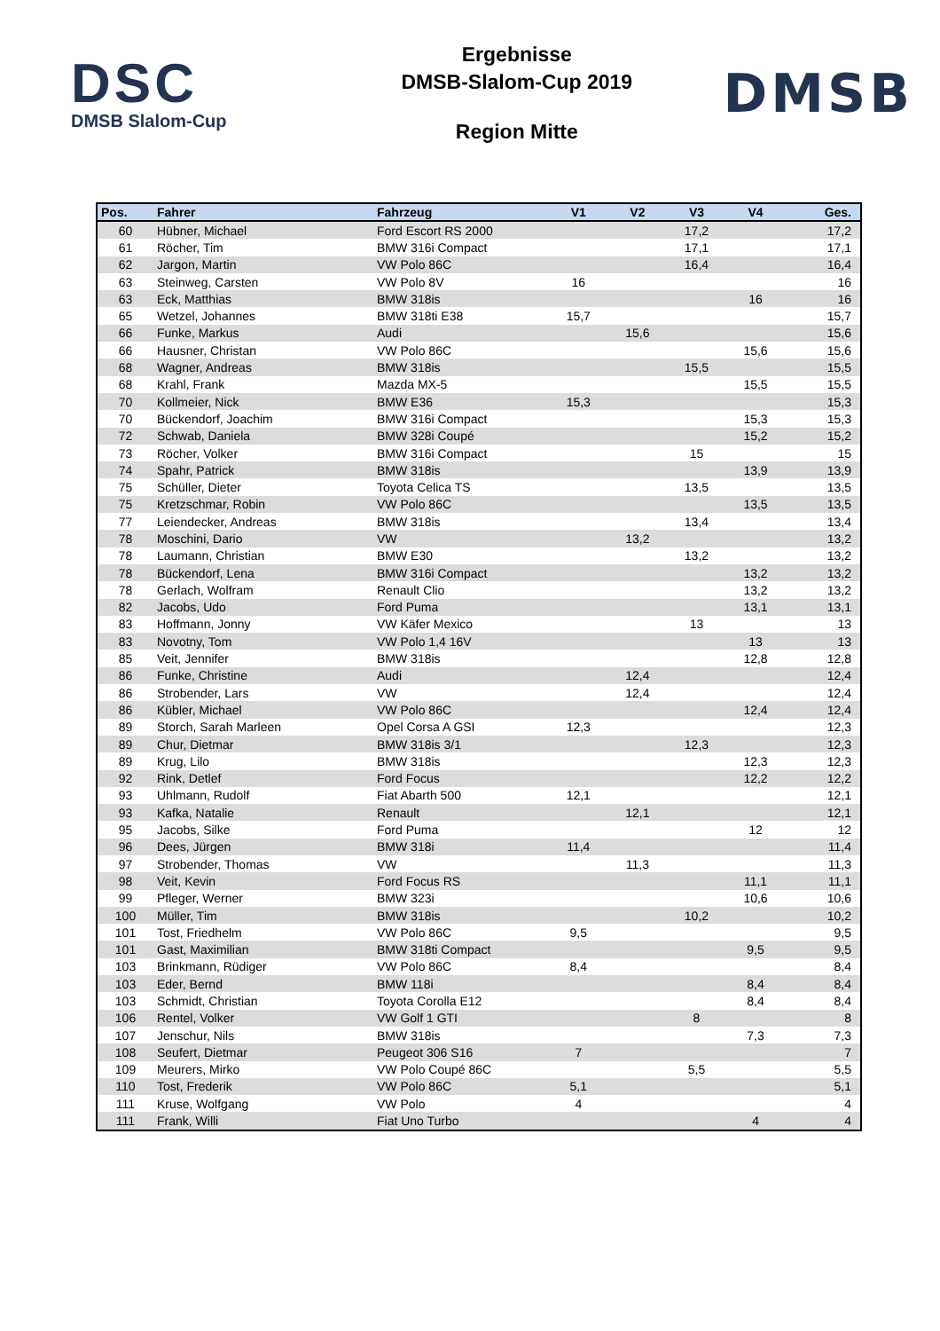DSC
DMSB Slalom-Cup
Ergebnisse
DMSB-Slalom-Cup 2019
Region Mitte
DMSB
| Pos. | Fahrer | Fahrzeug | V1 | V2 | V3 | V4 | Ges. |
| --- | --- | --- | --- | --- | --- | --- | --- |
| 60 | Hübner, Michael | Ford Escort RS 2000 | | | 17,2 | | 17,2 |
| 61 | Röcher, Tim | BMW 316i Compact | | | 17,1 | | 17,1 |
| 62 | Jargon, Martin | VW Polo 86C | | | 16,4 | | 16,4 |
| 63 | Steinweg, Carsten | VW Polo 8V | 16 | | | | 16 |
| 63 | Eck, Matthias | BMW 318is | | | | 16 | 16 |
| 65 | Wetzel, Johannes | BMW 318ti E38 | 15,7 | | | | 15,7 |
| 66 | Funke, Markus | Audi | | 15,6 | | | 15,6 |
| 66 | Hausner, Christan | VW Polo 86C | | | | 15,6 | 15,6 |
| 68 | Wagner, Andreas | BMW 318is | | | 15,5 | | 15,5 |
| 68 | Krahl, Frank | Mazda MX-5 | | | | 15,5 | 15,5 |
| 70 | Kollmeier, Nick | BMW E36 | 15,3 | | | | 15,3 |
| 70 | Bückendorf, Joachim | BMW 316i Compact | | | | 15,3 | 15,3 |
| 72 | Schwab, Daniela | BMW 328i Coupé | | | | 15,2 | 15,2 |
| 73 | Röcher, Volker | BMW 316i Compact | | | 15 | | 15 |
| 74 | Spahr, Patrick | BMW 318is | | | | 13,9 | 13,9 |
| 75 | Schüller, Dieter | Toyota Celica TS | | | 13,5 | | 13,5 |
| 75 | Kretzschmar, Robin | VW Polo 86C | | | | 13,5 | 13,5 |
| 77 | Leiendecker, Andreas | BMW 318is | | | 13,4 | | 13,4 |
| 78 | Moschini, Dario | VW | | 13,2 | | | 13,2 |
| 78 | Laumann, Christian | BMW E30 | | | 13,2 | | 13,2 |
| 78 | Bückendorf, Lena | BMW 316i Compact | | | | 13,2 | 13,2 |
| 78 | Gerlach, Wolfram | Renault Clio | | | | 13,2 | 13,2 |
| 82 | Jacobs, Udo | Ford Puma | | | | 13,1 | 13,1 |
| 83 | Hoffmann, Jonny | VW Käfer Mexico | | | 13 | | 13 |
| 83 | Novotny, Tom | VW Polo 1,4 16V | | | | 13 | 13 |
| 85 | Veit, Jennifer | BMW 318is | | | | 12,8 | 12,8 |
| 86 | Funke, Christine | Audi | | 12,4 | | | 12,4 |
| 86 | Strobender, Lars | VW | | 12,4 | | | 12,4 |
| 86 | Kübler, Michael | VW Polo 86C | | | | 12,4 | 12,4 |
| 89 | Storch, Sarah Marleen | Opel Corsa A GSI | 12,3 | | | | 12,3 |
| 89 | Chur, Dietmar | BMW 318is 3/1 | | | 12,3 | | 12,3 |
| 89 | Krug, Lilo | BMW 318is | | | | 12,3 | 12,3 |
| 92 | Rink, Detlef | Ford Focus | | | | 12,2 | 12,2 |
| 93 | Uhlmann, Rudolf | Fiat Abarth 500 | 12,1 | | | | 12,1 |
| 93 | Kafka, Natalie | Renault | | 12,1 | | | 12,1 |
| 95 | Jacobs, Silke | Ford Puma | | | | 12 | 12 |
| 96 | Dees, Jürgen | BMW 318i | 11,4 | | | | 11,4 |
| 97 | Strobender, Thomas | VW | | 11,3 | | | 11,3 |
| 98 | Veit, Kevin | Ford Focus RS | | | | 11,1 | 11,1 |
| 99 | Pfleger, Werner | BMW 323i | | | | 10,6 | 10,6 |
| 100 | Müller, Tim | BMW 318is | | | 10,2 | | 10,2 |
| 101 | Tost, Friedhelm | VW Polo 86C | 9,5 | | | | 9,5 |
| 101 | Gast, Maximilian | BMW 318ti Compact | | | | 9,5 | 9,5 |
| 103 | Brinkmann, Rüdiger | VW Polo 86C | 8,4 | | | | 8,4 |
| 103 | Eder, Bernd | BMW 118i | | | | 8,4 | 8,4 |
| 103 | Schmidt, Christian | Toyota Corolla E12 | | | | 8,4 | 8,4 |
| 106 | Rentel, Volker | VW Golf 1 GTI | | | 8 | | 8 |
| 107 | Jenschur, Nils | BMW 318is | | | | 7,3 | 7,3 |
| 108 | Seufert, Dietmar | Peugeot 306 S16 | 7 | | | | 7 |
| 109 | Meurers, Mirko | VW Polo Coupé 86C | | | 5,5 | | 5,5 |
| 110 | Tost, Frederik | VW Polo 86C | 5,1 | | | | 5,1 |
| 111 | Kruse, Wolfgang | VW Polo | 4 | | | | 4 |
| 111 | Frank, Willi | Fiat Uno Turbo | | | | 4 | 4 |